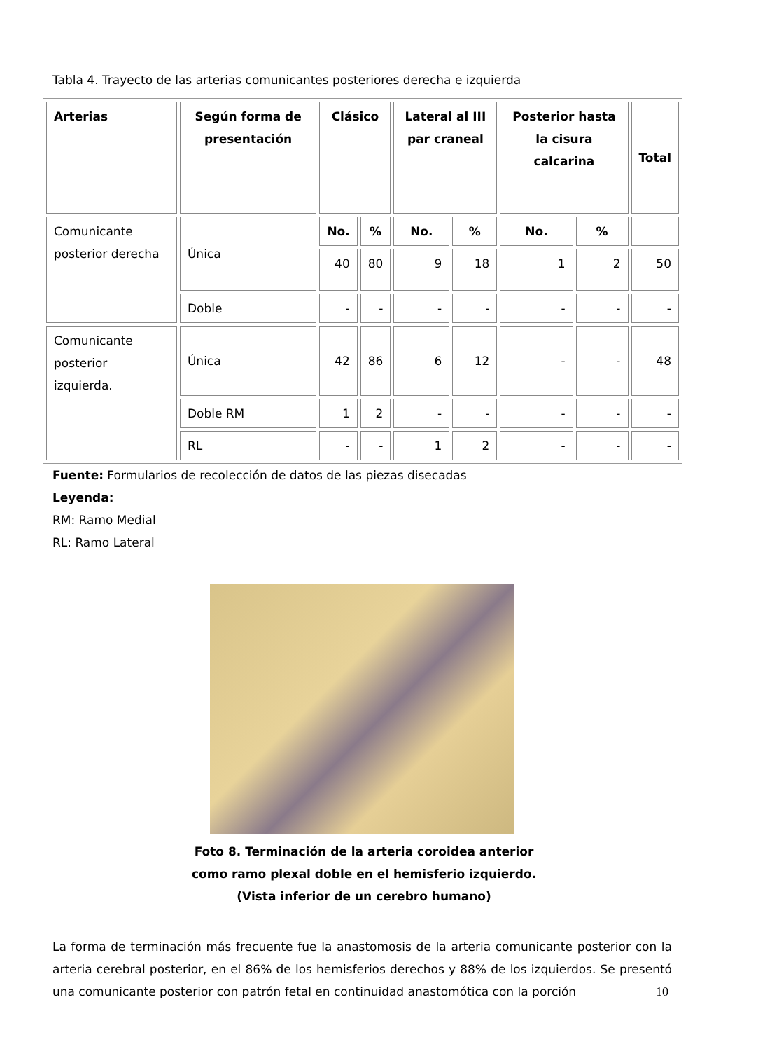Tabla 4. Trayecto de las arterias comunicantes posteriores derecha e izquierda
| Arterias | Según forma de presentación | Clásico | | Lateral al III par craneal | | Posterior hasta la cisura calcarina | | Total |
| --- | --- | --- | --- | --- | --- | --- | --- | --- |
| Comunicante posterior derecha | Única | No. | % | No. | % | No. | % | |
| | | 40 | 80 | 9 | 18 | 1 | 2 | 50 |
| | Doble | - | - | - | - | - | - | - |
| Comunicante posterior izquierda. | Única | 42 | 86 | 6 | 12 | - | - | 48 |
| | Doble RM | 1 | 2 | - | - | - | - | - |
| | RL | - | - | 1 | 2 | - | - | - |
Fuente: Formularios de recolección de datos de las piezas disecadas
Leyenda:
RM: Ramo Medial
RL: Ramo Lateral
Foto 8. Terminación de la arteria coroidea anterior como ramo plexal doble en el hemisferio izquierdo. (Vista inferior de un cerebro humano)
La forma de terminación más frecuente fue la anastomosis de la arteria comunicante posterior con la arteria cerebral posterior, en el 86% de los hemisferios derechos y 88% de los izquierdos. Se presentó una comunicante posterior con patrón fetal en continuidad anastomótica con la porción
10